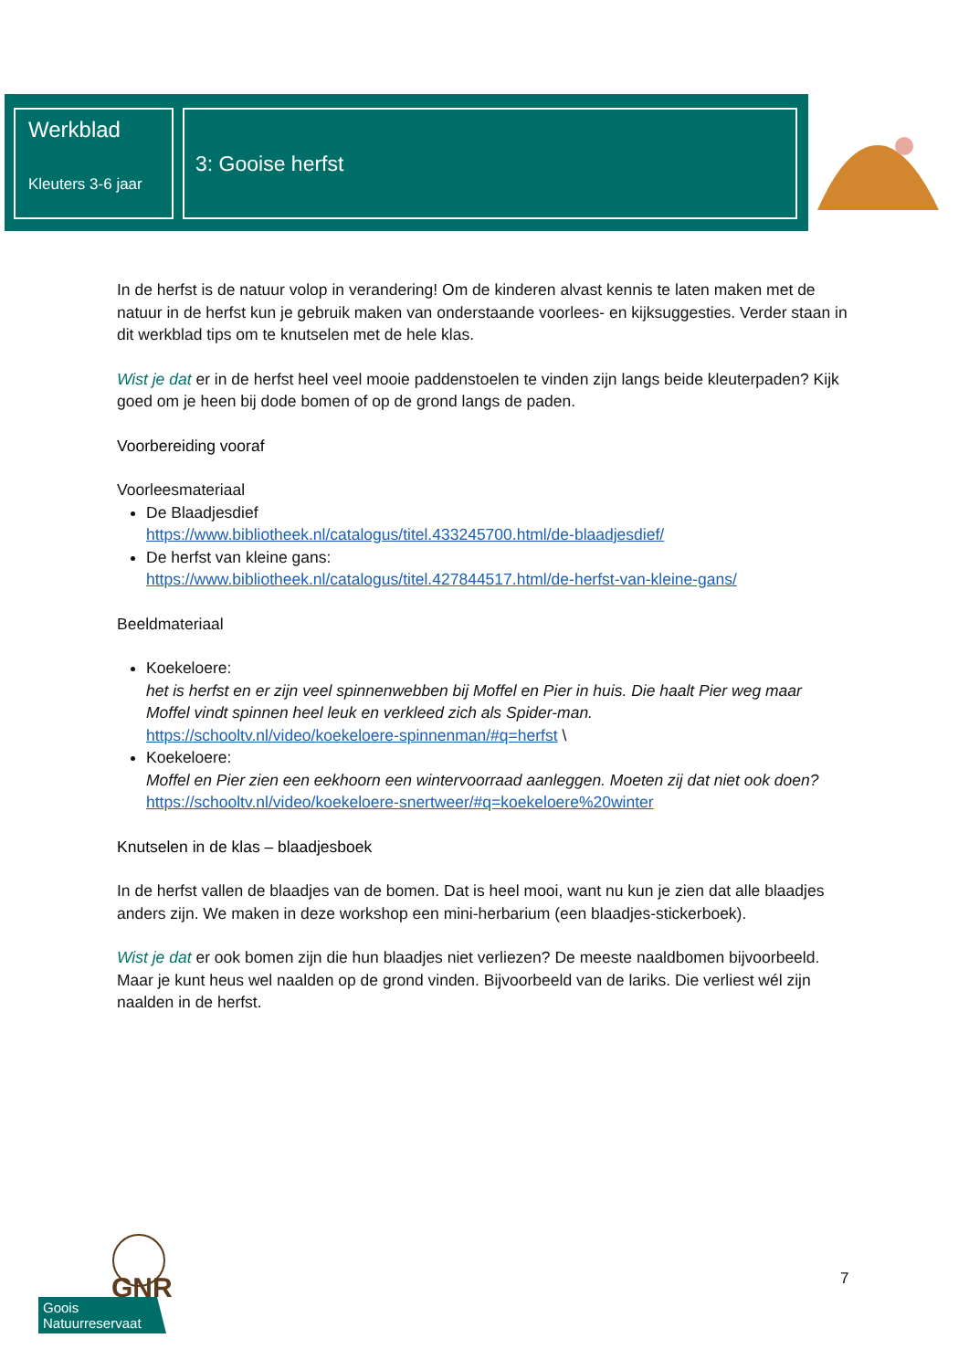Werkblad
Kleuters 3-6 jaar
3: Gooise herfst
In de herfst is de natuur volop in verandering! Om de kinderen alvast kennis te laten maken met de natuur in de herfst kun je gebruik maken van onderstaande voorlees- en kijksuggesties. Verder staan in dit werkblad tips om te knutselen met de hele klas.
Wist je dat er in de herfst heel veel mooie paddenstoelen te vinden zijn langs beide kleuterpaden? Kijk goed om je heen bij dode bomen of op de grond langs de paden.
Voorbereiding vooraf
Voorleesmateriaal
De Blaadjesdief
https://www.bibliotheek.nl/catalogus/titel.433245700.html/de-blaadjesdief/
De herfst van kleine gans:
https://www.bibliotheek.nl/catalogus/titel.427844517.html/de-herfst-van-kleine-gans/
Beeldmateriaal
Koekeloere:
het is herfst en er zijn veel spinnenwebben bij Moffel en Pier in huis. Die haalt Pier weg maar Moffel vindt spinnen heel leuk en verkleed zich als Spider-man.
https://schooltv.nl/video/koekeloere-spinnenman/#q=herfst \
Koekeloere:
Moffel en Pier zien een eekhoorn een wintervoorraad aanleggen. Moeten zij dat niet ook doen?
https://schooltv.nl/video/koekeloere-snertweer/#q=koekeloere%20winter
Knutselen in de klas – blaadjesboek
In de herfst vallen de blaadjes van de bomen. Dat is heel mooi, want nu kun je zien dat alle blaadjes anders zijn. We maken in deze workshop een mini-herbarium (een blaadjes-stickerboek).
Wist je dat er ook bomen zijn die hun blaadjes niet verliezen? De meeste naaldbomen bijvoorbeeld. Maar je kunt heus wel naalden op de grond vinden. Bijvoorbeeld van de lariks. Die verliest wél zijn naalden in de herfst.
GNR
Goois
Natuurreservaat
7